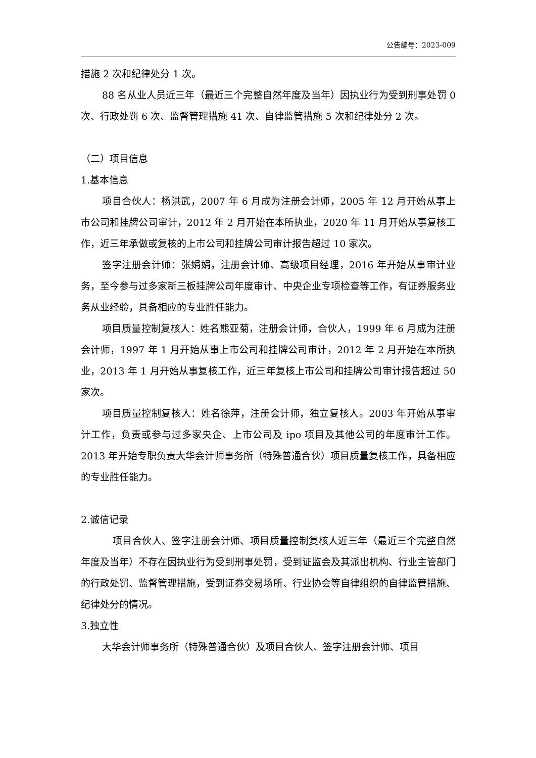公告编号：2023-009
措施 2 次和纪律处分 1 次。
88 名从业人员近三年（最近三个完整自然年度及当年）因执业行为受到刑事处罚 0 次、行政处罚 6 次、监督管理措施 41 次、自律监管措施 5 次和纪律处分 2 次。
（二）项目信息
1.基本信息
项目合伙人：杨洪武，2007 年 6 月成为注册会计师，2005 年 12 月开始从事上市公司和挂牌公司审计，2012 年 2 月开始在本所执业，2020 年 11 月开始从事复核工作，近三年承做或复核的上市公司和挂牌公司审计报告超过 10 家次。
签字注册会计师：张娟娟，注册会计师、高级项目经理，2016 年开始从事审计业务，至今参与过多家新三板挂牌公司年度审计、中央企业专项检查等工作，有证券服务业务从业经验，具备相应的专业胜任能力。
项目质量控制复核人：姓名熊亚菊，注册会计师，合伙人，1999 年 6 月成为注册会计师，1997 年 1 月开始从事上市公司和挂牌公司审计，2012 年 2 月开始在本所执业，2013 年 1 月开始从事复核工作，近三年复核上市公司和挂牌公司审计报告超过 50 家次。
项目质量控制复核人：姓名徐萍，注册会计师，独立复核人。2003 年开始从事审计工作，负责或参与过多家央企、上市公司及 ipo 项目及其他公司的年度审计工作。2013 年开始专职负责大华会计师事务所（特殊普通合伙）项目质量复核工作，具备相应的专业胜任能力。
2.诚信记录
项目合伙人、签字注册会计师、项目质量控制复核人近三年（最近三个完整自然年度及当年）不存在因执业行为受到刑事处罚，受到证监会及其派出机构、行业主管部门的行政处罚、监督管理措施，受到证券交易场所、行业协会等自律组织的自律监管措施、纪律处分的情况。
3.独立性
大华会计师事务所（特殊普通合伙）及项目合伙人、签字注册会计师、项目